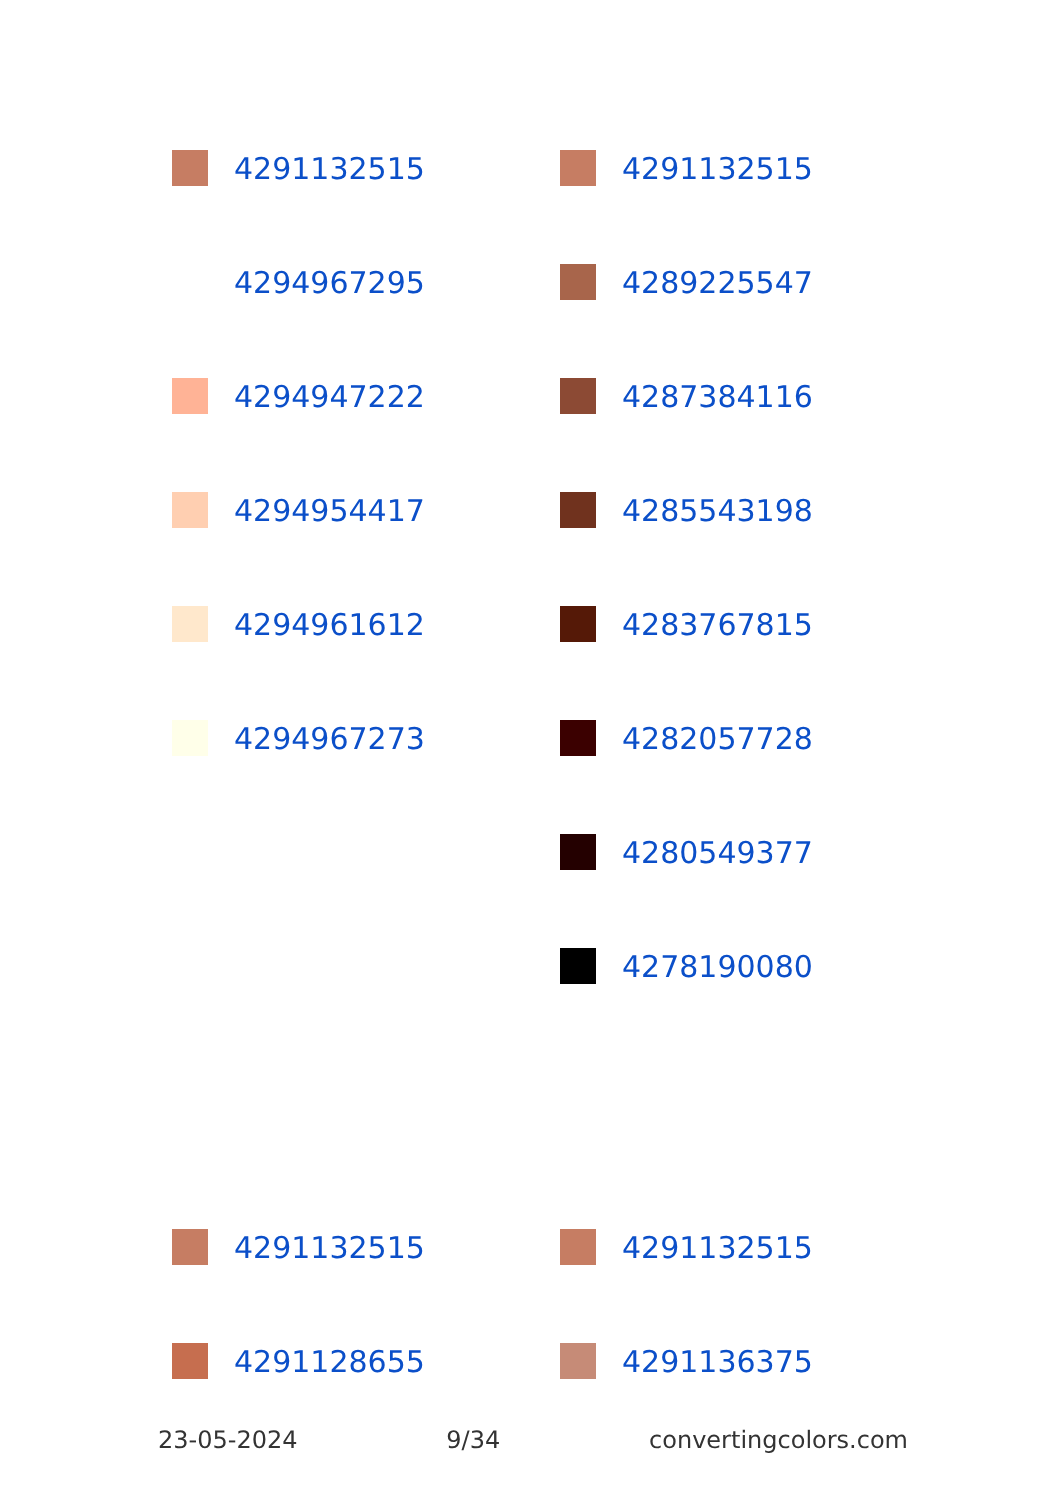4291132515 4291132515
4294967295 4289225547
4294947222 4287384116
4294954417 4285543198
4294961612 4283767815
4294967273 4282057728
4280549377
4278190080
4291132515 4291132515
4291128655 4291136375
23-05-2024 9/34 convertingcolors.com